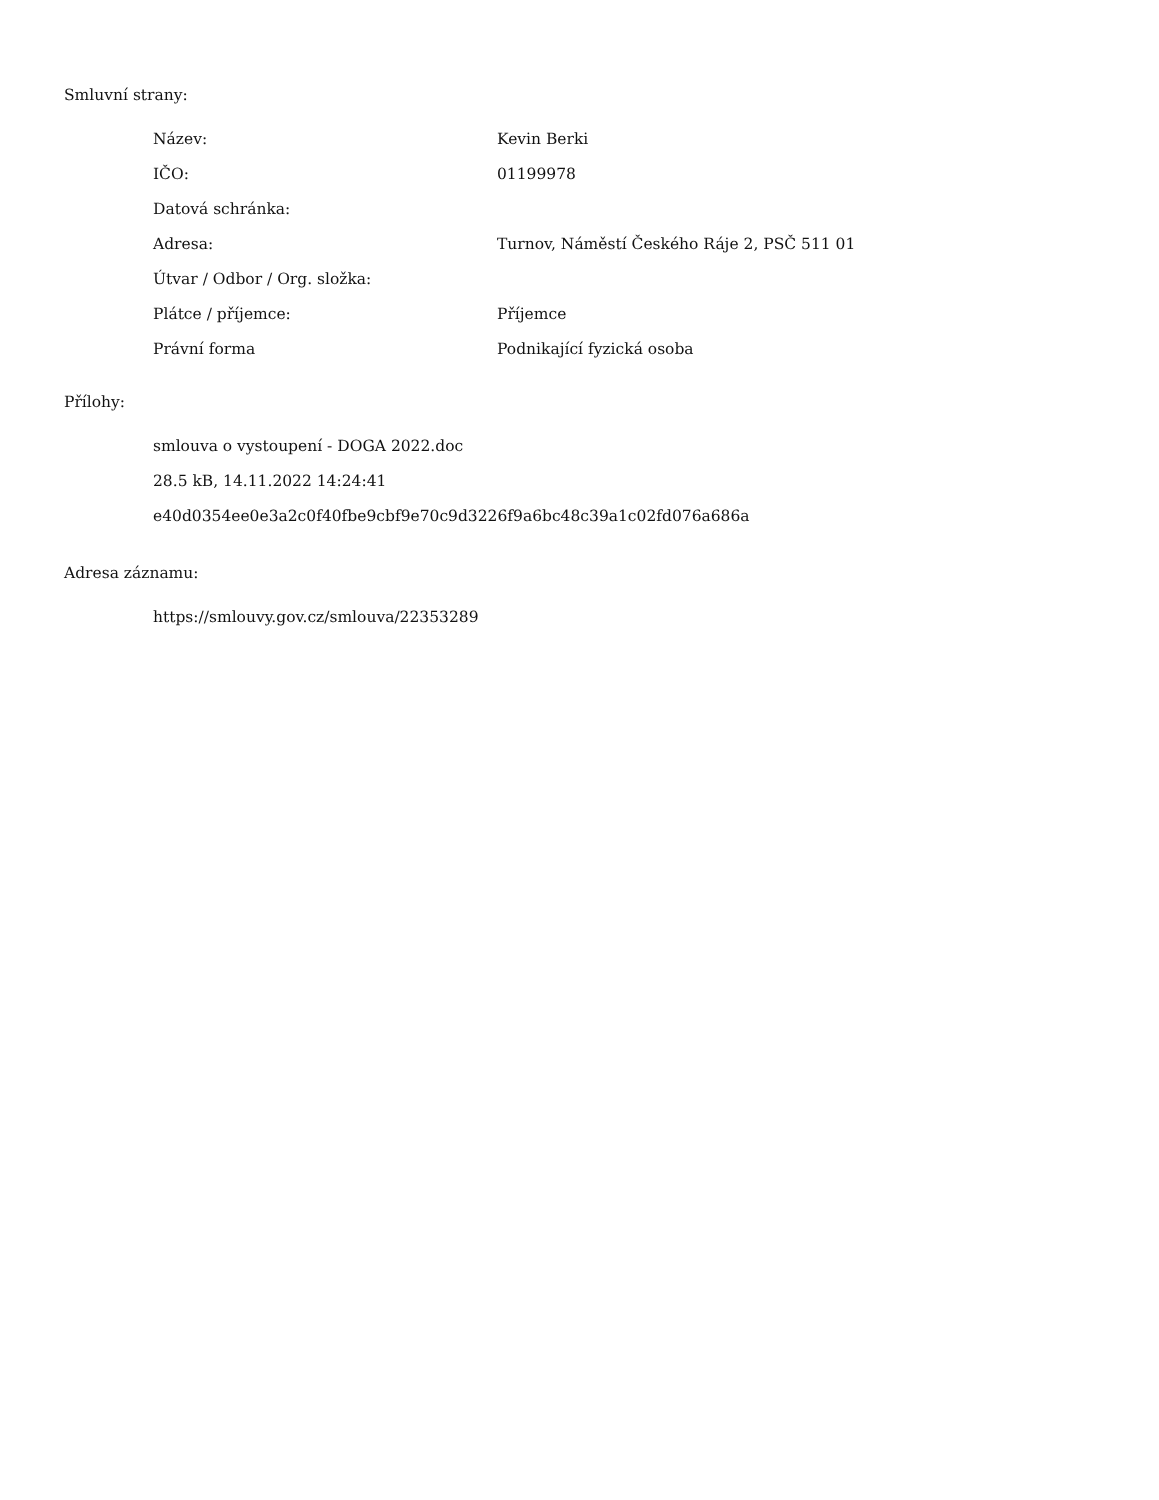Smluvní strany:
| Název: | Kevin Berki |
| IČO: | 01199978 |
| Datová schránka: | |
| Adresa: | Turnov, Náměstí Českého Ráje 2, PSČ 511 01 |
| Útvar / Odbor / Org. složka: | |
| Plátce / příjemce: | Příjemce |
| Právní forma | Podnikající fyzická osoba |
Přílohy:
smlouva o vystoupení - DOGA 2022.doc
28.5 kB, 14.11.2022 14:24:41
e40d0354ee0e3a2c0f40fbe9cbf9e70c9d3226f9a6bc48c39a1c02fd076a686a
Adresa záznamu:
https://smlouvy.gov.cz/smlouva/22353289